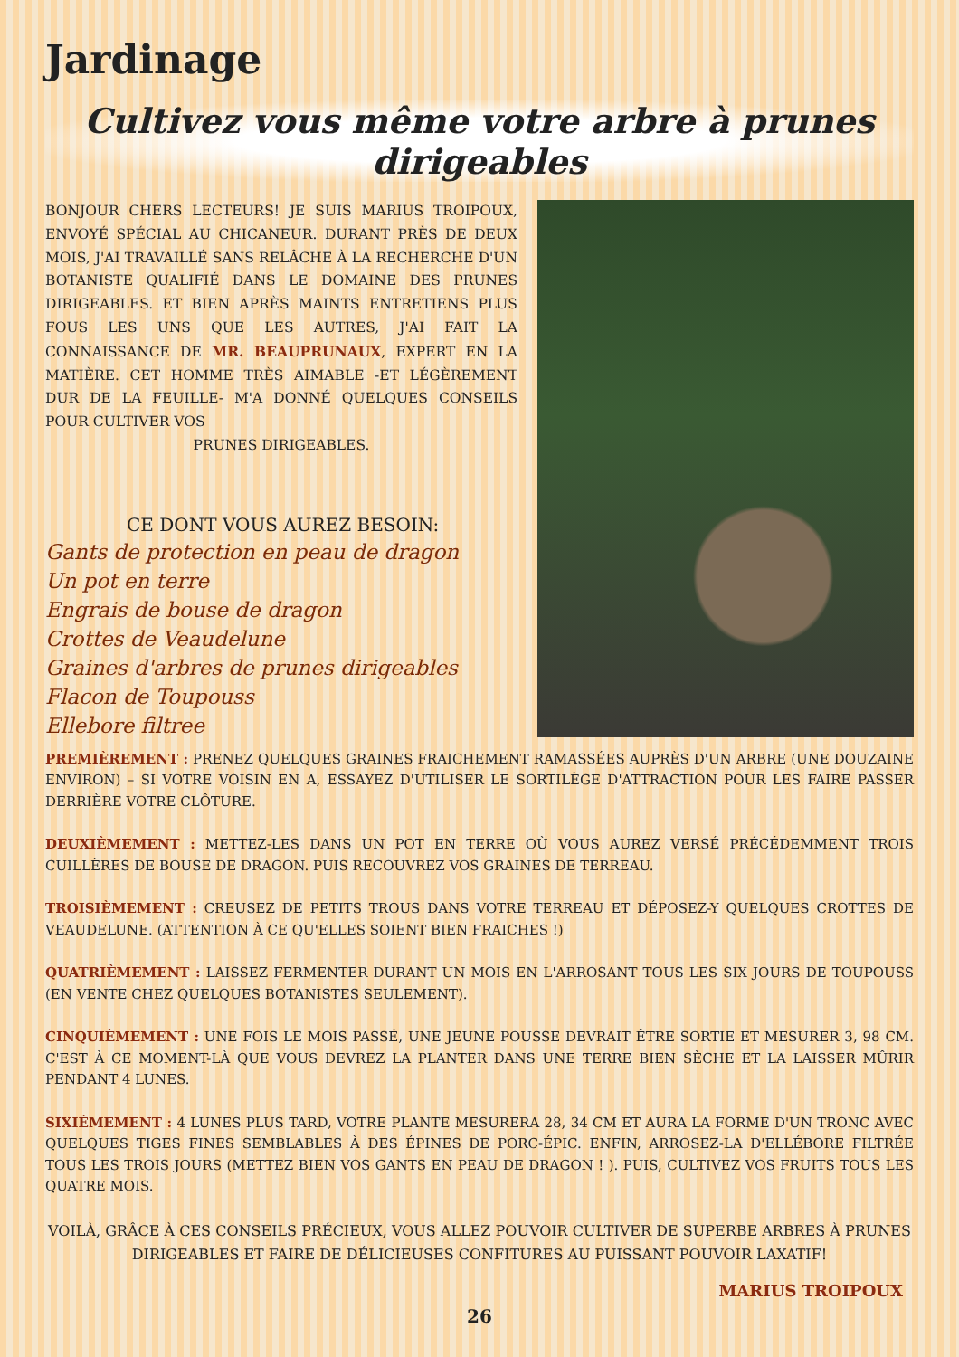Jardinage
Cultivez vous même votre arbre à prunes dirigeables
BONJOUR CHERS LECTEURS! JE SUIS MARIUS TROIPOUX, ENVOYÉ SPÉCIAL AU CHICANEUR. DURANT PRÈS DE DEUX MOIS, J'AI TRAVAILLÉ SANS RELÂCHE À LA RECHERCHE D'UN BOTANISTE QUALIFIÉ DANS LE DOMAINE DES PRUNES DIRIGEABLES. ET BIEN APRÈS MAINTS ENTRETIENS PLUS FOUS LES UNS QUE LES AUTRES, J'AI FAIT LA CONNAISSANCE DE MR. BEAUPRUNAUX, EXPERT EN LA MATIÈRE. CET HOMME TRÈS AIMABLE -ET LÉGÈREMENT DUR DE LA FEUILLE- M'A DONNÉ QUELQUES CONSEILS POUR CULTIVER VOS
PRUNES DIRIGEABLES.
CE DONT VOUS AUREZ BESOIN:
Gants de protection en peau de dragon
Un pot en terre
Engrais de bouse de dragon
Crottes de Veaudelune
Graines d'arbres de prunes dirigeables
Flacon de Toupouss
Ellebore filtree
PREMIÈREMENT : PRENEZ QUELQUES GRAINES FRAICHEMENT RAMASSÉES AUPRÈS D'UN ARBRE (UNE DOUZAINE ENVIRON) – SI VOTRE VOISIN EN A, ESSAYEZ D'UTILISER LE SORTILÈGE D'ATTRACTION POUR LES FAIRE PASSER DERRIÈRE VOTRE CLÔTURE.
DEUXIÈMEMENT : METTEZ-LES DANS UN POT EN TERRE OÙ VOUS AUREZ VERSÉ PRÉCÉDEMMENT TROIS CUILLÈRES DE BOUSE DE DRAGON. PUIS RECOUVREZ VOS GRAINES DE TERREAU.
TROISIÈMEMENT : CREUSEZ DE PETITS TROUS DANS VOTRE TERREAU ET DÉPOSEZ-Y QUELQUES CROTTES DE VEAUDELUNE. (ATTENTION À CE QU'ELLES SOIENT BIEN FRAICHES !)
QUATRIÈMEMENT : LAISSEZ FERMENTER DURANT UN MOIS EN L'ARROSANT TOUS LES SIX JOURS DE TOUPOUSS (EN VENTE CHEZ QUELQUES BOTANISTES SEULEMENT).
CINQUIÈMEMENT : UNE FOIS LE MOIS PASSÉ, UNE JEUNE POUSSE DEVRAIT ÊTRE SORTIE ET MESURER 3, 98 CM. C'EST À CE MOMENT-LÀ QUE VOUS DEVREZ LA PLANTER DANS UNE TERRE BIEN SÈCHE ET LA LAISSER MÛRIR PENDANT 4 LUNES.
SIXIÈMEMENT : 4 LUNES PLUS TARD, VOTRE PLANTE MESURERA 28, 34 CM ET AURA LA FORME D'UN TRONC AVEC QUELQUES TIGES FINES SEMBLABLES À DES ÉPINES DE PORC-ÉPIC. ENFIN, ARROSEZ-LA D'ELLÉBORE FILTRÉE TOUS LES TROIS JOURS (METTEZ BIEN VOS GANTS EN PEAU DE DRAGON ! ). PUIS, CULTIVEZ VOS FRUITS TOUS LES QUATRE MOIS.
VOILÀ, GRÂCE À CES CONSEILS PRÉCIEUX, VOUS ALLEZ POUVOIR CULTIVER DE SUPERBE ARBRES À PRUNES DIRIGEABLES ET FAIRE DE DÉLICIEUSES CONFITURES AU PUISSANT POUVOIR LAXATIF!
MARIUS TROIPOUX
26